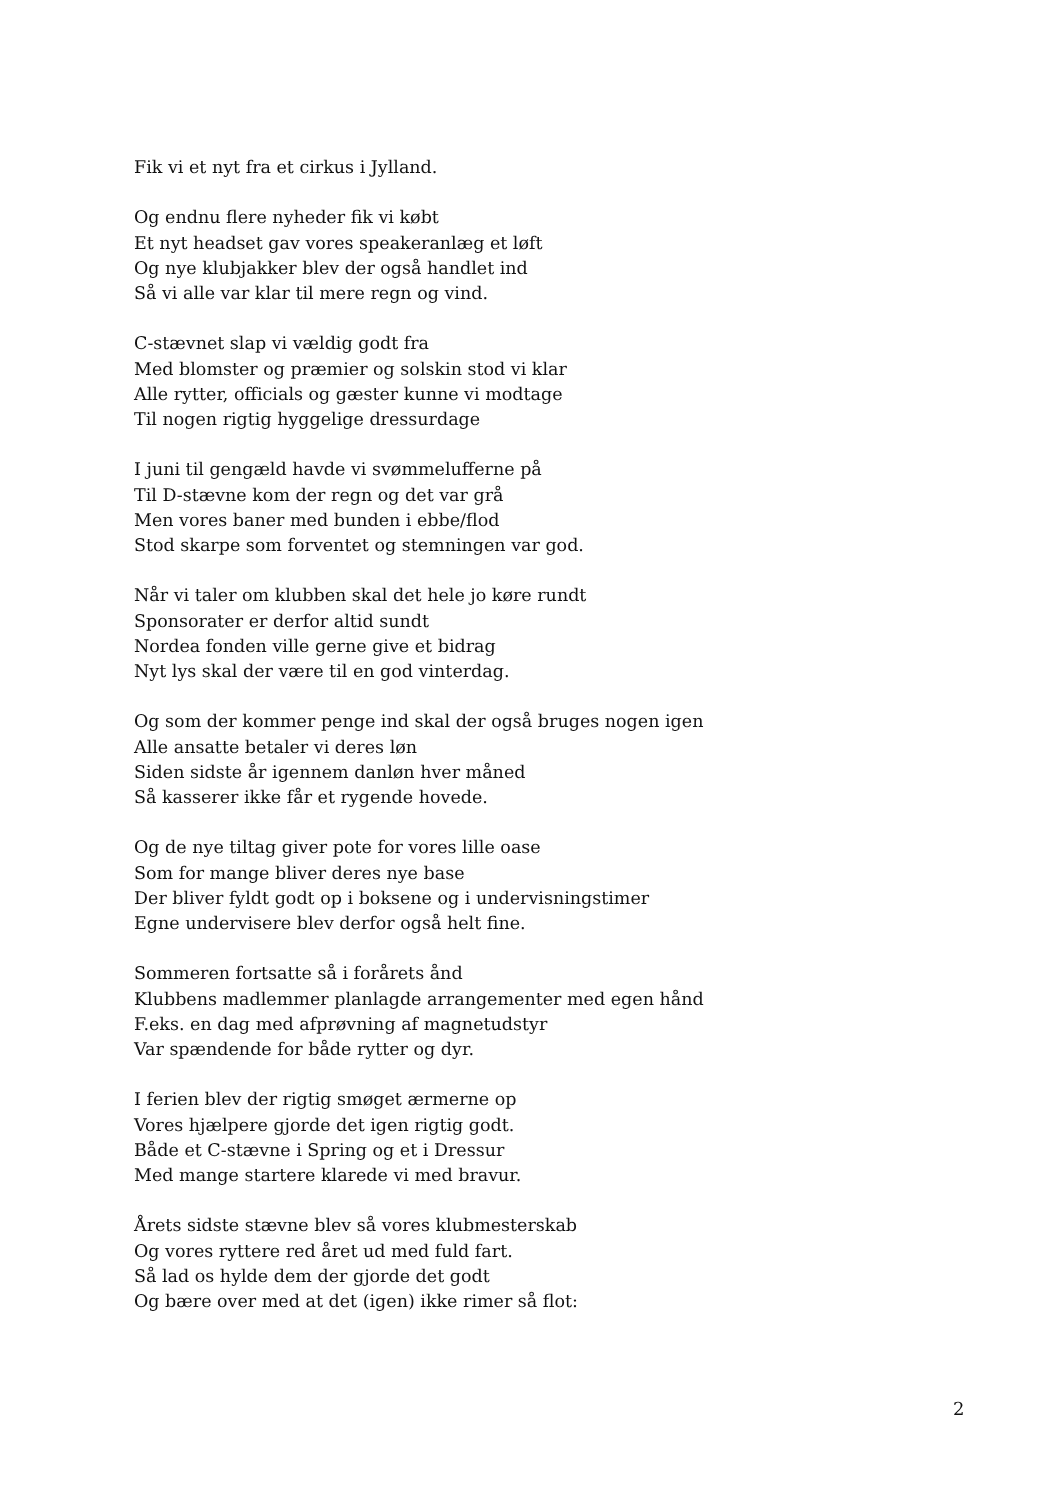Fik vi et nyt fra et cirkus i Jylland.
Og endnu flere nyheder fik vi købt
Et nyt headset gav vores speakeranlæg et løft
Og nye klubjakker blev der også handlet ind
Så vi alle var klar til mere regn og vind.
C-stævnet slap vi vældig godt fra
Med blomster og præmier og solskin stod vi klar
Alle rytter, officials og gæster kunne vi modtage
Til nogen rigtig hyggelige dressurdage
I juni til gengæld havde vi svømmelufferne på
Til D-stævne kom der regn og det var grå
Men vores baner med bunden i ebbe/flod
Stod skarpe som forventet og stemningen var god.
Når vi taler om klubben skal det hele jo køre rundt
Sponsorater er derfor altid sundt
Nordea fonden ville gerne give et bidrag
Nyt lys skal der være til en god vinterdag.
Og som der kommer penge ind skal der også bruges nogen igen
Alle ansatte betaler vi deres løn
Siden sidste år igennem danløn hver måned
Så kasserer ikke får et rygende hovede.
Og de nye tiltag giver pote for vores lille oase
Som for mange bliver deres nye base
Der bliver fyldt godt op i boksene og i undervisningstimer
Egne undervisere blev derfor også helt fine.
Sommeren fortsatte så i forårets ånd
Klubbens madlemmer planlagde arrangementer med egen hånd
F.eks. en dag med afprøvning af magnetudstyr
Var spændende for både rytter og dyr.
I ferien blev der rigtig smøget ærmerne op
Vores hjælpere gjorde det igen rigtig godt.
Både et C-stævne i Spring og et i Dressur
Med mange startere klarede vi med bravur.
Årets sidste stævne blev så vores klubmesterskab
Og vores ryttere red året ud med fuld fart.
Så lad os hylde dem der gjorde det godt
Og bære over med at det (igen) ikke rimer så flot:
2